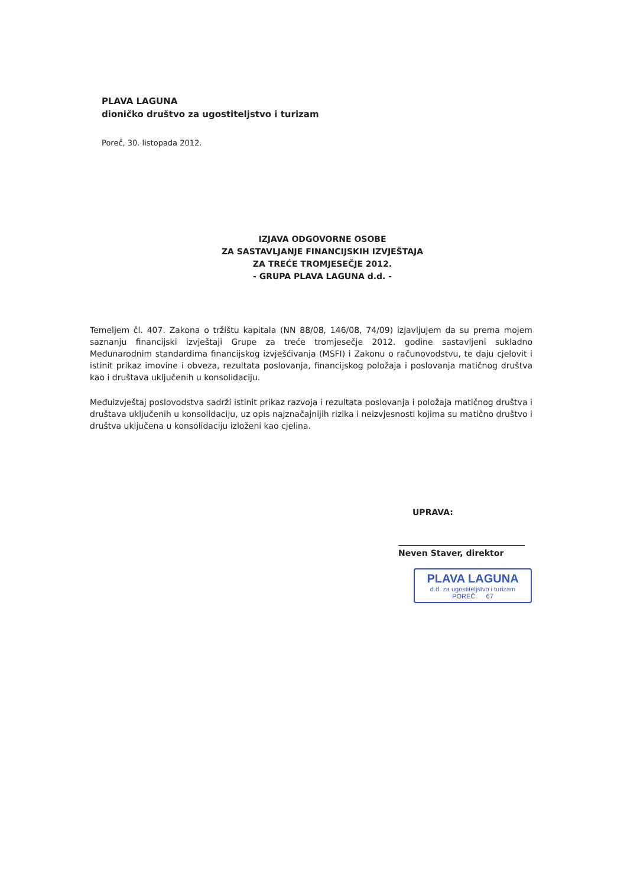PLAVA LAGUNA
dioničko društvo za ugostiteljstvo i turizam
Poreč, 30. listopada 2012.
IZJAVA ODGOVORNE OSOBE
ZA SASTAVLJANJE FINANCIJSKIH IZVJEŠTAJA
ZA TREĆE TROMJESEČJE 2012.
- GRUPA PLAVA LAGUNA d.d. -
Temeljem čl. 407. Zakona o tržištu kapitala (NN 88/08, 146/08, 74/09) izjavljujem da su prema mojem saznanju financijski izvještaji Grupe za treće tromjesečje 2012. godine sastavljeni sukladno Međunarodnim standardima financijskog izvješćivanja (MSFI) i Zakonu o računovodstvu, te daju cjelovit i istinit prikaz imovine i obveza, rezultata poslovanja, financijskog položaja i poslovanja matičnog društva kao i društava uključenih u konsolidaciju.
Međuizvještaj poslovodstva sadrži istinit prikaz razvoja i rezultata poslovanja i položaja matičnog društva i društava uključenih u konsolidaciju, uz opis najznačajnijih rizika i neizvjesnosti kojima su matično društvo i društva uključena u konsolidaciju izloženi kao cjelina.
UPRAVA:
Neven Staver, direktor
PLAVA LAGUNA
d.d. za ugostiteljstvo i turizam
POREČ 67